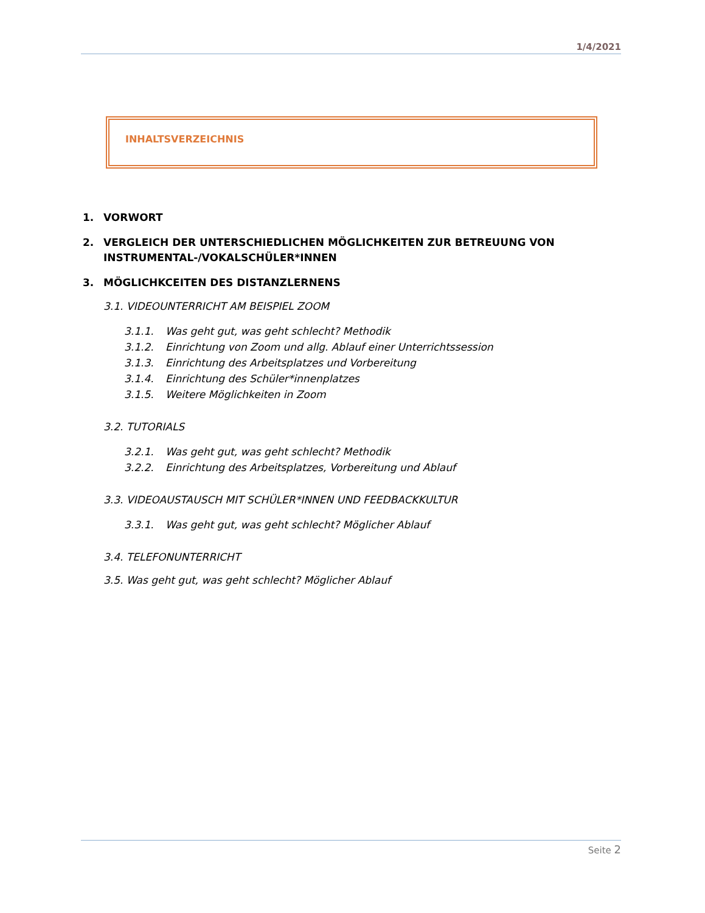1/4/2021
INHALTSVERZEICHNIS
1. VORWORT
2. VERGLEICH DER UNTERSCHIEDLICHEN MÖGLICHKEITEN ZUR BETREUUNG VON INSTRUMENTAL-/VOKALSCHÜLER*INNEN
3. MÖGLICHKCEITEN DES DISTANZLERNENS
3.1. VIDEOUNTERRICHT AM BEISPIEL ZOOM
3.1.1. Was geht gut, was geht schlecht? Methodik
3.1.2. Einrichtung von Zoom und allg. Ablauf einer Unterrichtssession
3.1.3. Einrichtung des Arbeitsplatzes und Vorbereitung
3.1.4. Einrichtung des Schüler*innenplatzes
3.1.5. Weitere Möglichkeiten in Zoom
3.2. TUTORIALS
3.2.1. Was geht gut, was geht schlecht? Methodik
3.2.2. Einrichtung des Arbeitsplatzes, Vorbereitung und Ablauf
3.3. VIDEOAUSTAUSCH MIT SCHÜLER*INNEN UND FEEDBACKKULTUR
3.3.1. Was geht gut, was geht schlecht? Möglicher Ablauf
3.4. TELEFONUNTERRICHT
3.5. Was geht gut, was geht schlecht? Möglicher Ablauf
Seite 2